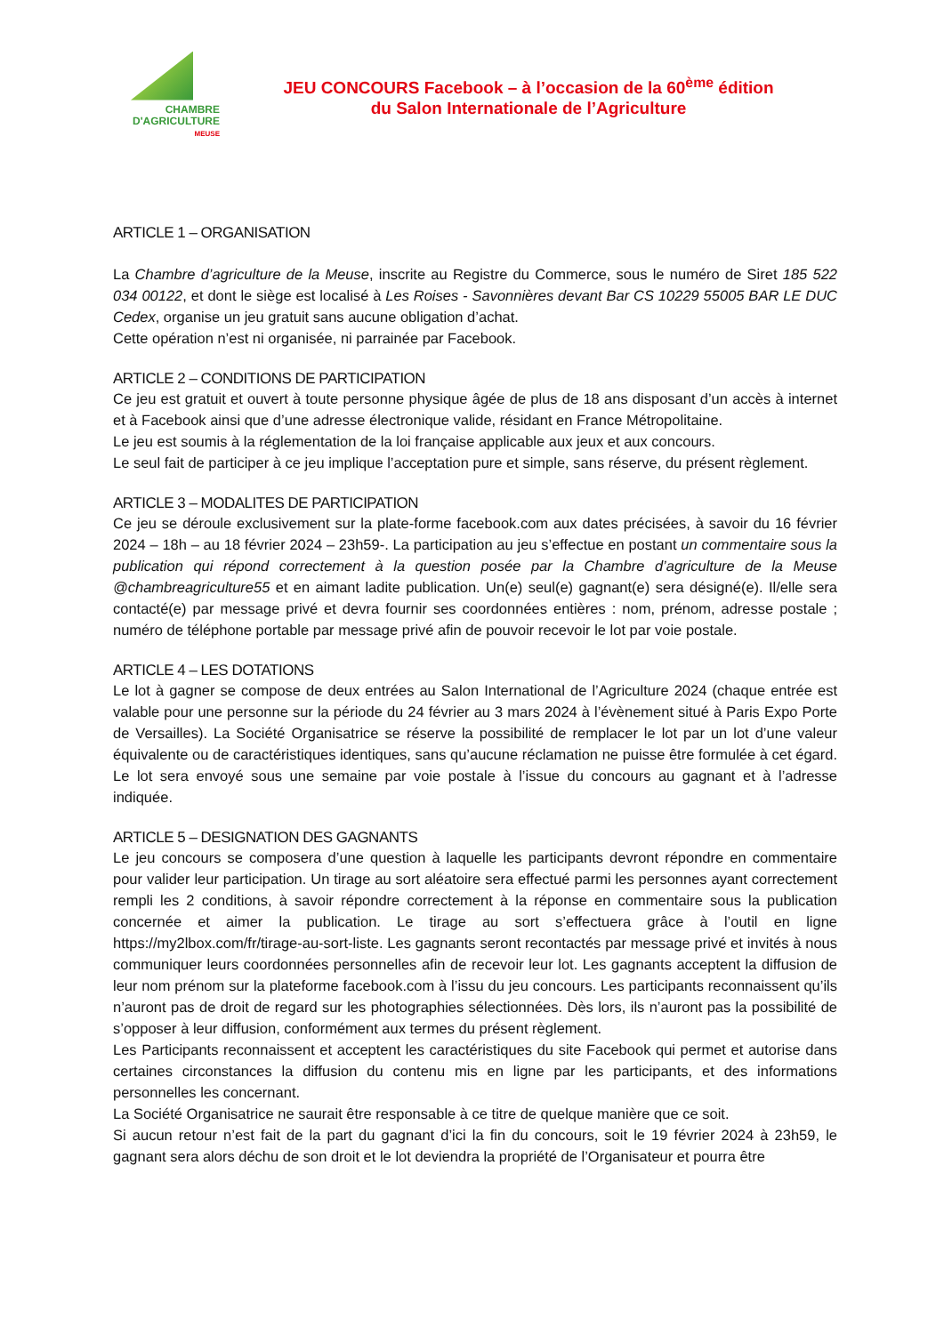CHAMBRE
D'AGRICULTURE
MEUSE
JEU CONCOURS Facebook – à l’occasion de la 60<sup>ème</sup> édition
du Salon Internationale de l’Agriculture
ARTICLE 1 – ORGANISATION
La Chambre d’agriculture de la Meuse, inscrite au Registre du Commerce, sous le numéro de Siret 185 522 034 00122, et dont le siège est localisé à Les Roises - Savonnières devant Bar CS 10229 55005 BAR LE DUC Cedex, organise un jeu gratuit sans aucune obligation d’achat.
Cette opération n’est ni organisée, ni parrainée par Facebook.
ARTICLE 2 – CONDITIONS DE PARTICIPATION
Ce jeu est gratuit et ouvert à toute personne physique âgée de plus de 18 ans disposant d’un accès à internet et à Facebook ainsi que d’une adresse électronique valide, résidant en France Métropolitaine.
Le jeu est soumis à la réglementation de la loi française applicable aux jeux et aux concours.
Le seul fait de participer à ce jeu implique l’acceptation pure et simple, sans réserve, du présent règlement.
ARTICLE 3 – MODALITES DE PARTICIPATION
Ce jeu se déroule exclusivement sur la plate-forme facebook.com aux dates précisées, à savoir du 16 février 2024 – 18h – au 18 février 2024 – 23h59-. La participation au jeu s’effectue en postant un commentaire sous la publication qui répond correctement à la question posée par la Chambre d’agriculture de la Meuse @chambreagriculture55 et en aimant ladite publication. Un(e) seul(e) gagnant(e) sera désigné(e). Il/elle sera contacté(e) par message privé et devra fournir ses coordonnées entières : nom, prénom, adresse postale ; numéro de téléphone portable par message privé afin de pouvoir recevoir le lot par voie postale.
ARTICLE 4 – LES DOTATIONS
Le lot à gagner se compose de deux entrées au Salon International de l’Agriculture 2024 (chaque entrée est valable pour une personne sur la période du 24 février au 3 mars 2024 à l’évènement situé à Paris Expo Porte de Versailles). La Société Organisatrice se réserve la possibilité de remplacer le lot par un lot d’une valeur équivalente ou de caractéristiques identiques, sans qu’aucune réclamation ne puisse être formulée à cet égard. Le lot sera envoyé sous une semaine par voie postale à l’issue du concours au gagnant et à l’adresse indiquée.
ARTICLE 5 – DESIGNATION DES GAGNANTS
Le jeu concours se composera d’une question à laquelle les participants devront répondre en commentaire pour valider leur participation. Un tirage au sort aléatoire sera effectué parmi les personnes ayant correctement rempli les 2 conditions, à savoir répondre correctement à la réponse en commentaire sous la publication concernée et aimer la publication. Le tirage au sort s’effectuera grâce à l’outil en ligne https://my2lbox.com/fr/tirage-au-sort-liste. Les gagnants seront recontactés par message privé et invités à nous communiquer leurs coordonnées personnelles afin de recevoir leur lot. Les gagnants acceptent la diffusion de leur nom prénom sur la plateforme facebook.com à l’issu du jeu concours. Les participants reconnaissent qu’ils n’auront pas de droit de regard sur les photographies sélectionnées. Dès lors, ils n’auront pas la possibilité de s’opposer à leur diffusion, conformément aux termes du présent règlement.
Les Participants reconnaissent et acceptent les caractéristiques du site Facebook qui permet et autorise dans certaines circonstances la diffusion du contenu mis en ligne par les participants, et des informations personnelles les concernant.
La Société Organisatrice ne saurait être responsable à ce titre de quelque manière que ce soit.
Si aucun retour n’est fait de la part du gagnant d’ici la fin du concours, soit le 19 février 2024 à 23h59, le gagnant sera alors déchu de son droit et le lot deviendra la propriété de l’Organisateur et pourra être